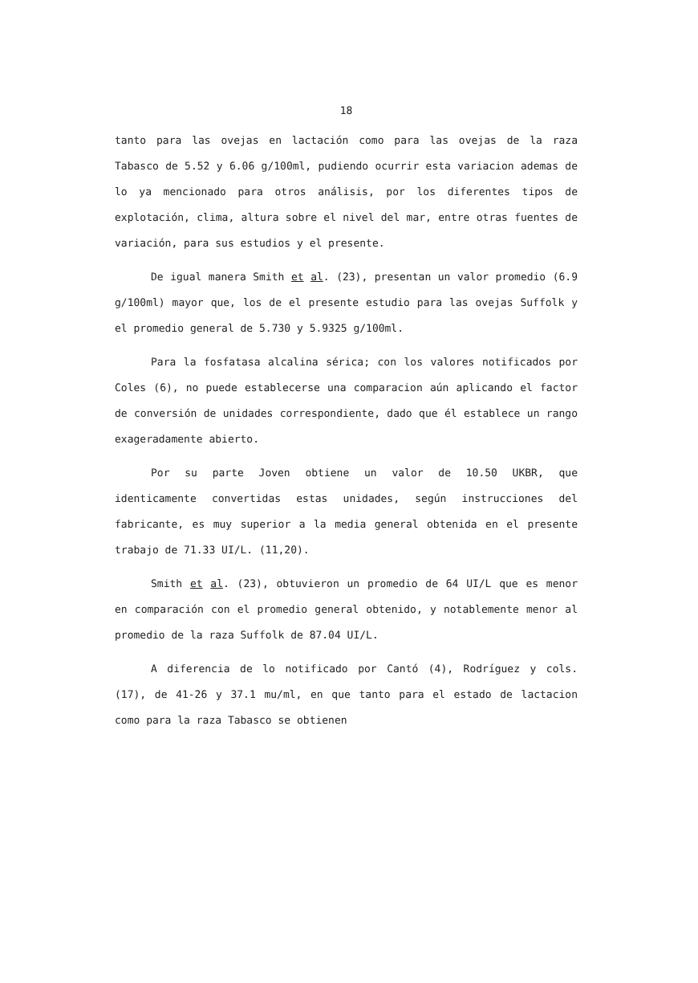18
tanto para las ovejas en lactación como para las ovejas de la raza Tabasco de 5.52 y 6.06 g/100ml, pudiendo ocurrir esta variacion ademas de lo ya mencionado para otros análisis, por los diferentes tipos de explotación, clima, altura sobre el nivel del mar, entre otras fuentes de variación, para sus estudios y el presente.
De igual manera Smith et al. (23), presentan un valor promedio (6.9 g/100ml) mayor que, los de el presente estudio para las ovejas Suffolk y el promedio general de 5.730 y 5.9325 g/100ml.
Para la fosfatasa alcalina sérica; con los valores notificados por Coles (6), no puede establecerse una comparacion aún aplicando el factor de conversión de unidades correspondiente, dado que él establece un rango exageradamente abierto.
Por su parte Joven obtiene un valor de 10.50 UKBR, que identicamente convertidas estas unidades, según instrucciones del fabricante, es muy superior a la media general obtenida en el presente trabajo de 71.33 UI/L. (11,20).
Smith et al. (23), obtuvieron un promedio de 64 UI/L que es menor en comparación con el promedio general obtenido, y notablemente menor al promedio de la raza Suffolk de 87.04 UI/L.
A diferencia de lo notificado por Cantó (4), Rodríguez y cols. (17), de 41-26 y 37.1 mu/ml, en que tanto para el estado de lactacion como para la raza Tabasco se obtienen